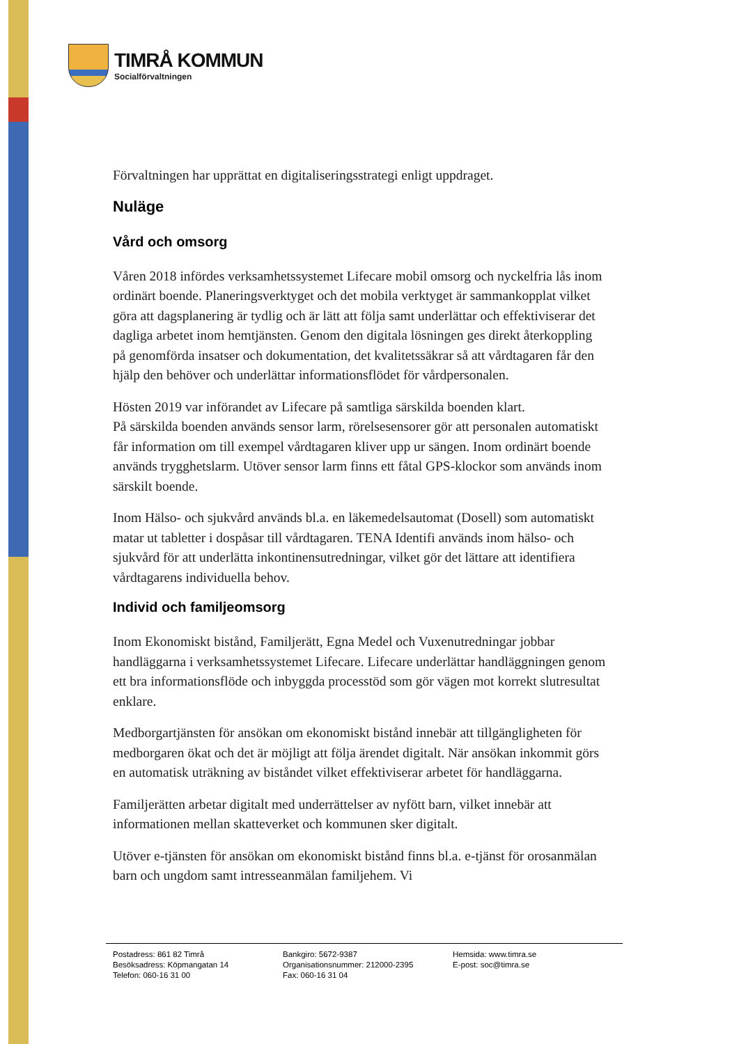TIMRÅ KOMMUN
Socialförvaltningen
Förvaltningen har upprättat en digitaliseringsstrategi enligt uppdraget.
Nuläge
Vård och omsorg
Våren 2018 infördes verksamhetssystemet Lifecare mobil omsorg och nyckelfria lås inom ordinärt boende. Planeringsverktyget och det mobila verktyget är sammankopplat vilket göra att dagsplanering är tydlig och är lätt att följa samt underlättar och effektiviserar det dagliga arbetet inom hemtjänsten. Genom den digitala lösningen ges direkt återkoppling på genomförda insatser och dokumentation, det kvalitetssäkrar så att vårdtagaren får den hjälp den behöver och underlättar informationsflödet för vårdpersonalen.
Hösten 2019 var införandet av Lifecare på samtliga särskilda boenden klart.
På särskilda boenden används sensor larm, rörelsesensorer gör att personalen automatiskt får information om till exempel vårdtagaren kliver upp ur sängen. Inom ordinärt boende används trygghetslarm. Utöver sensor larm finns ett fåtal GPS-klockor som används inom särskilt boende.
Inom Hälso- och sjukvård används bl.a. en läkemedelsautomat (Dosell) som automatiskt matar ut tabletter i dospåsar till vårdtagaren. TENA Identifi används inom hälso- och sjukvård för att underlätta inkontinensutredningar, vilket gör det lättare att identifiera vårdtagarens individuella behov.
Individ och familjeomsorg
Inom Ekonomiskt bistånd, Familjerätt, Egna Medel och Vuxenutredningar jobbar handläggarna i verksamhetssystemet Lifecare. Lifecare underlättar handläggningen genom ett bra informationsflöde och inbyggda processtöd som gör vägen mot korrekt slutresultat enklare.
Medborgartjänsten för ansökan om ekonomiskt bistånd innebär att tillgängligheten för medborgaren ökat och det är möjligt att följa ärendet digitalt. När ansökan inkommit görs en automatisk uträkning av biståndet vilket effektiviserar arbetet för handläggarna.
Familjerätten arbetar digitalt med underrättelser av nyfött barn, vilket innebär att informationen mellan skatteverket och kommunen sker digitalt.
Utöver e-tjänsten för ansökan om ekonomiskt bistånd finns bl.a. e-tjänst för orosanmälan barn och ungdom samt intresseanmälan familjehem. Vi
Postadress: 861 82 Timrå
Besöksadress: Köpmangatan 14
Telefon: 060-16 31 00
Bankgiro: 5672-9387
Organisationsnummer: 212000-2395
Fax: 060-16 31 04
Hemsida: www.timra.se
E-post: soc@timra.se